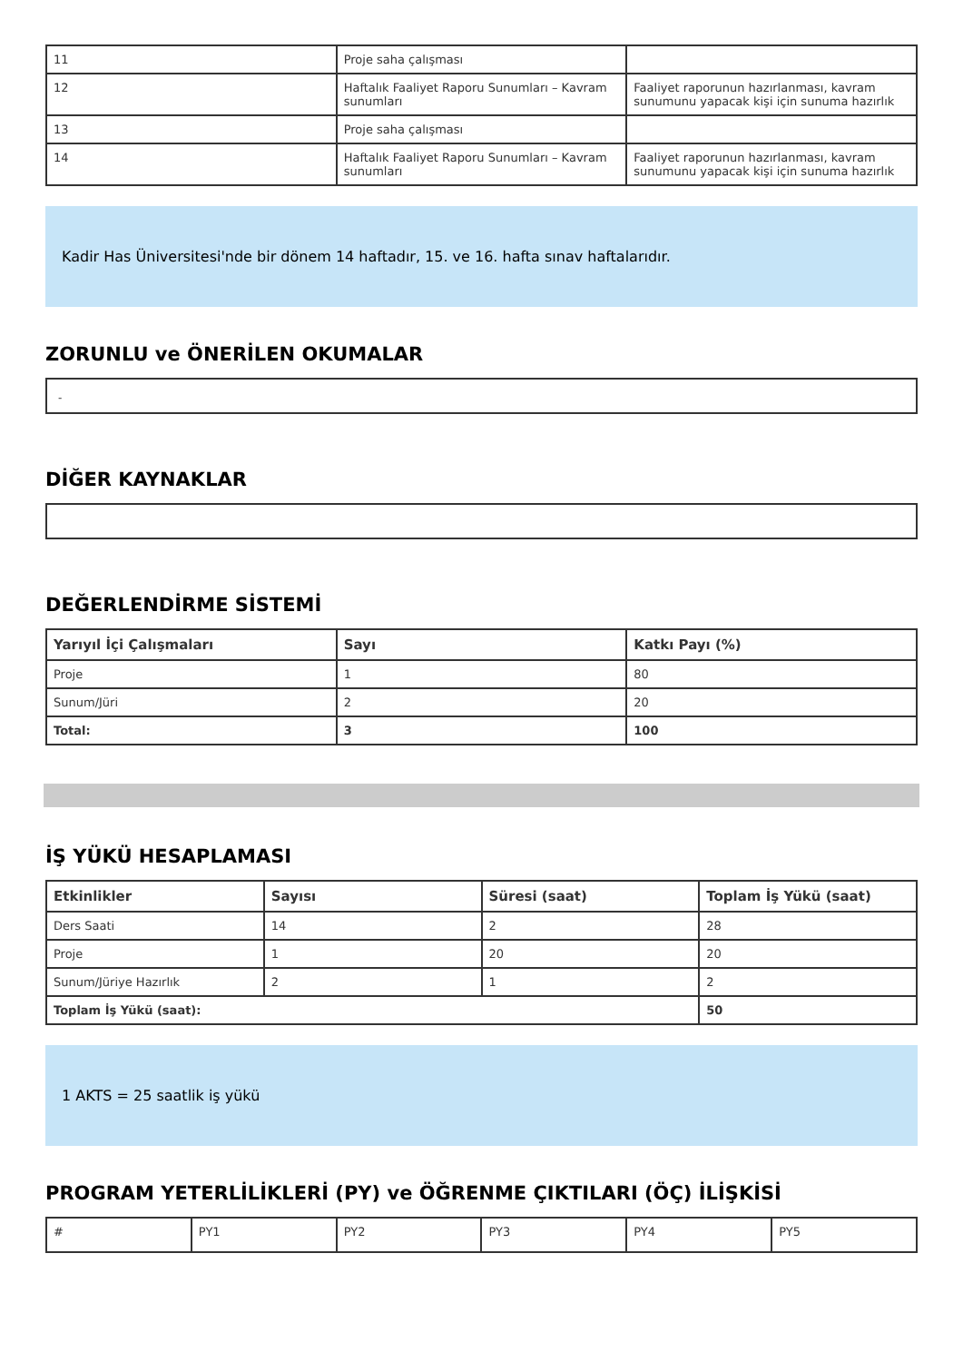| 11 | Proje saha çalışması | |
| 12 | Haftalık Faaliyet Raporu Sunumları – Kavram sunumları | Faaliyet raporunun hazırlanması, kavram sunumunu yapacak kişi için sunuma hazırlık |
| 13 | Proje saha çalışması | |
| 14 | Haftalık Faaliyet Raporu Sunumları – Kavram sunumları | Faaliyet raporunun hazırlanması, kavram sunumunu yapacak kişi için sunuma hazırlık |
Kadir Has Üniversitesi'nde bir dönem 14 haftadır, 15. ve 16. hafta sınav haftalarıdır.
ZORUNLU ve ÖNERİLEN OKUMALAR
-
DİĞER KAYNAKLAR
DEĞERLENDİRME SİSTEMİ
| Yarıyıl İçi Çalışmaları | Sayı | Katkı Payı (%) |
| --- | --- | --- |
| Proje | 1 | 80 |
| Sunum/Jüri | 2 | 20 |
| Total: | 3 | 100 |
İŞ YÜKÜ HESAPLAMASI
| Etkinlikler | Sayısı | Süresi (saat) | Toplam İş Yükü (saat) |
| --- | --- | --- | --- |
| Ders Saati | 14 | 2 | 28 |
| Proje | 1 | 20 | 20 |
| Sunum/Jüriye Hazırlık | 2 | 1 | 2 |
| Toplam İş Yükü (saat): | | | 50 |
1 AKTS = 25 saatlik iş yükü
PROGRAM YETERLİLİKLERİ (PY) ve ÖĞRENME ÇIKTILARI (ÖÇ) İLİŞKİSİ
| # | PY1 | PY2 | PY3 | PY4 | PY5 |